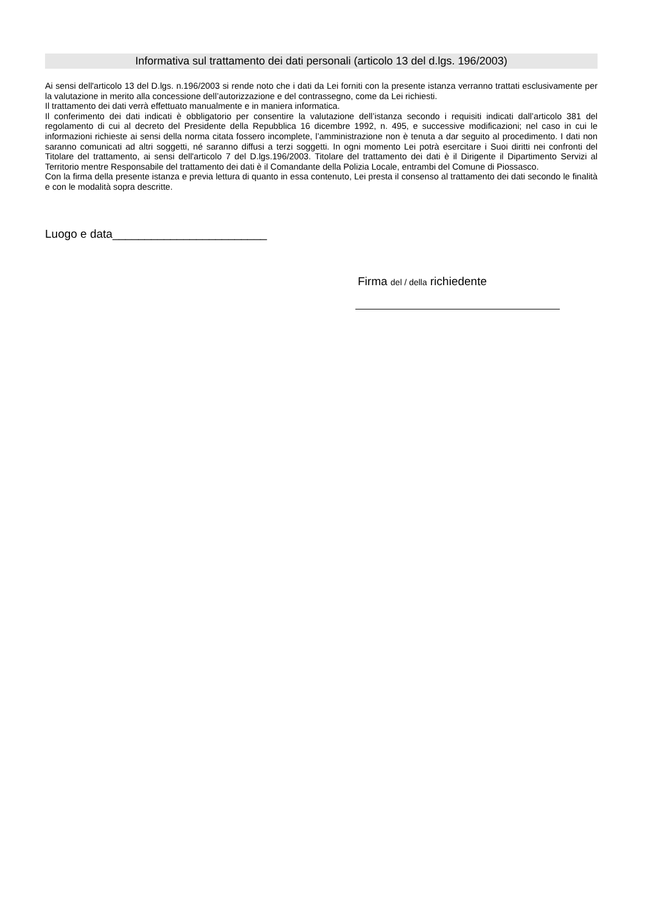Informativa sul trattamento dei dati personali (articolo 13 del d.lgs. 196/2003)
Ai sensi dell'articolo 13 del D.lgs. n.196/2003 si rende noto che i dati da Lei forniti con la presente istanza verranno trattati esclusivamente per la valutazione in merito alla concessione dell’autorizzazione e del contrassegno, come da Lei richiesti.
Il trattamento dei dati verrà effettuato manualmente e in maniera informatica.
Il conferimento dei dati indicati è obbligatorio per consentire la valutazione dell’istanza secondo i requisiti indicati dall’articolo 381 del regolamento di cui al decreto del Presidente della Repubblica 16 dicembre 1992, n. 495, e successive modificazioni; nel caso in cui le informazioni richieste ai sensi della norma citata fossero incomplete, l’amministrazione non è tenuta a dar seguito al procedimento. I dati non saranno comunicati ad altri soggetti, né saranno diffusi a terzi soggetti. In ogni momento Lei potrà esercitare i Suoi diritti nei confronti del Titolare del trattamento, ai sensi dell'articolo 7 del D.lgs.196/2003. Titolare del trattamento dei dati è il Dirigente il Dipartimento Servizi al Territorio mentre Responsabile del trattamento dei dati è il Comandante della Polizia Locale, entrambi del Comune di Piossasco.
Con la firma della presente istanza e previa lettura di quanto in essa contenuto, Lei presta il consenso al trattamento dei dati secondo le finalità e con le modalità sopra descritte.
Luogo e data________________________
Firma del / della richiedente